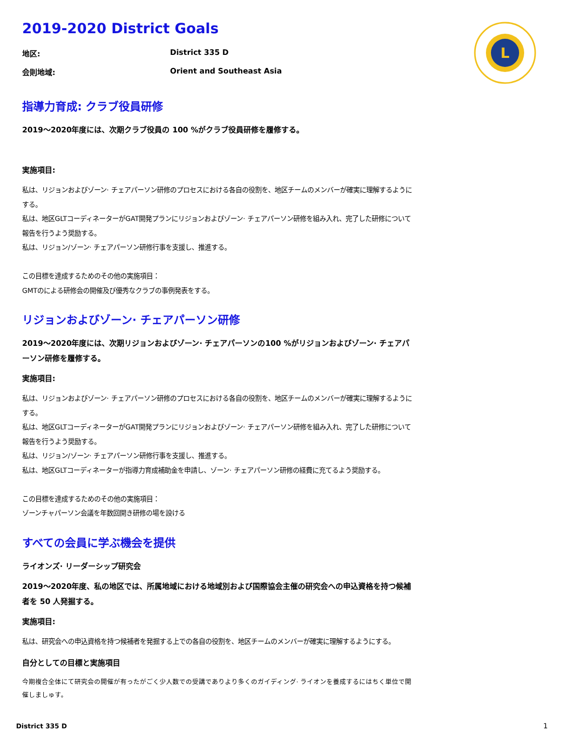L
2019-2020 District Goals
地区: District 335 D
会則地域: Orient and Southeast Asia
指導力育成: クラブ役員研修
2019～2020年度には、次期クラブ役員の 100 %がクラブ役員研修を履修する。
実施項目:
私は、リジョンおよびゾーン· チェアパーソン研修のプロセスにおける各自の役割を、地区チームのメンバーが確実に理解するようにする。
私は、地区GLTコーディネーターがGAT開発プランにリジョンおよびゾーン· チェアパーソン研修を組み入れ、完了した研修について報告を行うよう奨励する。
私は、リジョン/ゾーン· チェアパーソン研修行事を支援し、推進する。
この目標を達成するためのその他の実施項目：
GMTのによる研修会の開催及び優秀なクラブの事例発表をする。
リジョンおよびゾーン· チェアパーソン研修
2019～2020年度には、次期リジョンおよびゾーン· チェアパーソンの100 %がリジョンおよびゾーン· チェアパーソン研修を履修する。
実施項目:
私は、リジョンおよびゾーン· チェアパーソン研修のプロセスにおける各自の役割を、地区チームのメンバーが確実に理解するようにする。
私は、地区GLTコーディネーターがGAT開発プランにリジョンおよびゾーン· チェアパーソン研修を組み入れ、完了した研修について報告を行うよう奨励する。
私は、リジョン/ゾーン· チェアパーソン研修行事を支援し、推進する。
私は、地区GLTコーディネーターが指導力育成補助金を申請し、ゾーン· チェアパーソン研修の経費に充てるよう奨励する。
この目標を達成するためのその他の実施項目：
ゾーンチャパーソン会議を年数回開き研修の場を設ける
すべての会員に学ぶ機会を提供
ライオンズ· リーダーシップ研究会
2019～2020年度、私の地区では、所属地域における地域別および国際協会主催の研究会への申込資格を持つ候補者を 50 人発掘する。
実施項目:
私は、研究会への申込資格を持つ候補者を発掘する上での各自の役割を、地区チームのメンバーが確実に理解するようにする。
自分としての目標と実施項目
今期複合全体にて研究会の開催が有ったがごく少人数での受講でありより多くのガイディング· ライオンを養成するにはちく単位で開催しましゅす。
District 335 D 1